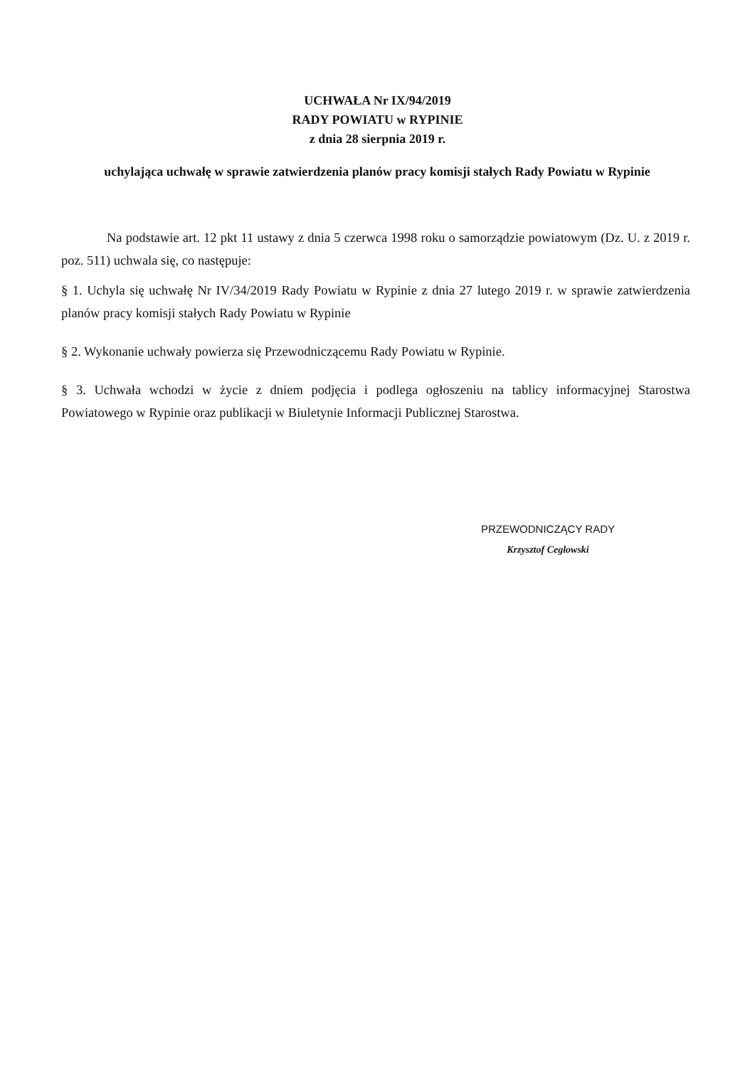UCHWAŁA Nr IX/94/2019
RADY POWIATU w RYPINIE
z dnia 28 sierpnia 2019 r.
uchylająca uchwałę w sprawie zatwierdzenia planów pracy komisji stałych Rady Powiatu w Rypinie
Na podstawie art. 12 pkt 11 ustawy z dnia 5 czerwca 1998 roku o samorządzie powiatowym (Dz. U. z 2019 r. poz. 511) uchwala się, co następuje:
§ 1. Uchyla się uchwałę Nr IV/34/2019 Rady Powiatu w Rypinie z dnia 27 lutego 2019 r. w sprawie zatwierdzenia planów pracy komisji stałych Rady Powiatu w Rypinie
§ 2. Wykonanie uchwały powierza się Przewodniczącemu Rady Powiatu w Rypinie.
§ 3. Uchwała wchodzi w życie z dniem podjęcia i podlega ogłoszeniu na tablicy informacyjnej Starostwa Powiatowego w Rypinie oraz publikacji w Biuletynie Informacji Publicznej Starostwa.
PRZEWODNICZĄCY RADY
Krzysztof Ceglowski